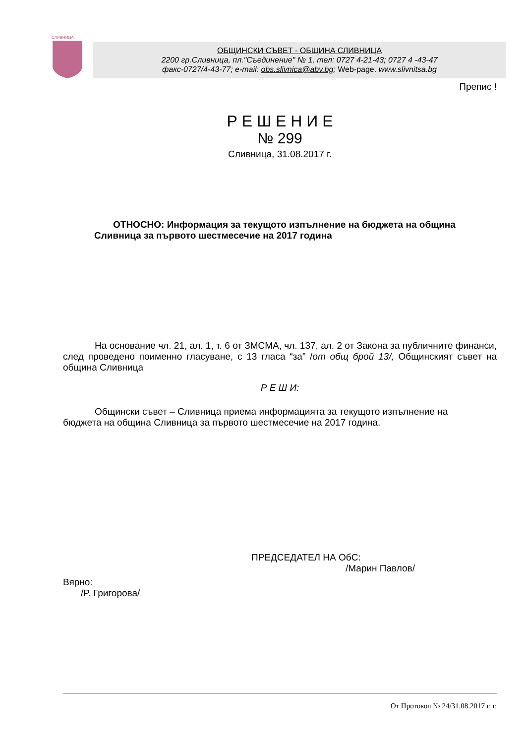СЛИВНИЦА
ОБЩИНСКИ СЪВЕТ - ОБЩИНА СЛИВНИЦА
2200 гр.Сливница, пл."Съединение" № 1, тел: 0727 4-21-43; 0727 4 -43-47
факс-0727/4-43-77; e-mail: obs.slivnica@abv.bg; Web-page. www.slivnitsa.bg
Препис !
Р Е Ш Е Н И Е
№ 299
Сливница, 31.08.2017 г.
ОТНОСНО: Информация за текущото изпълнение на бюджета на община Сливница за първото шестмесечие на 2017 година
На основание чл. 21, ал. 1, т. 6 от ЗМСМА, чл. 137, ал. 2 от Закона за публичните финанси, след проведено поименно гласуване, с 13 гласа “за” /от общ брой 13/, Общинският съвет на община Сливница
Р Е Ш И:
Общински съвет – Сливница приема информацията за текущото изпълнение на бюджета на община Сливница за първото шестмесечие на 2017 година.
ПРЕДСЕДАТЕЛ НА ОбС:
/Марин Павлов/
Вярно:
/Р. Григорова/
От Протокол № 24/31.08.2017 г. г.